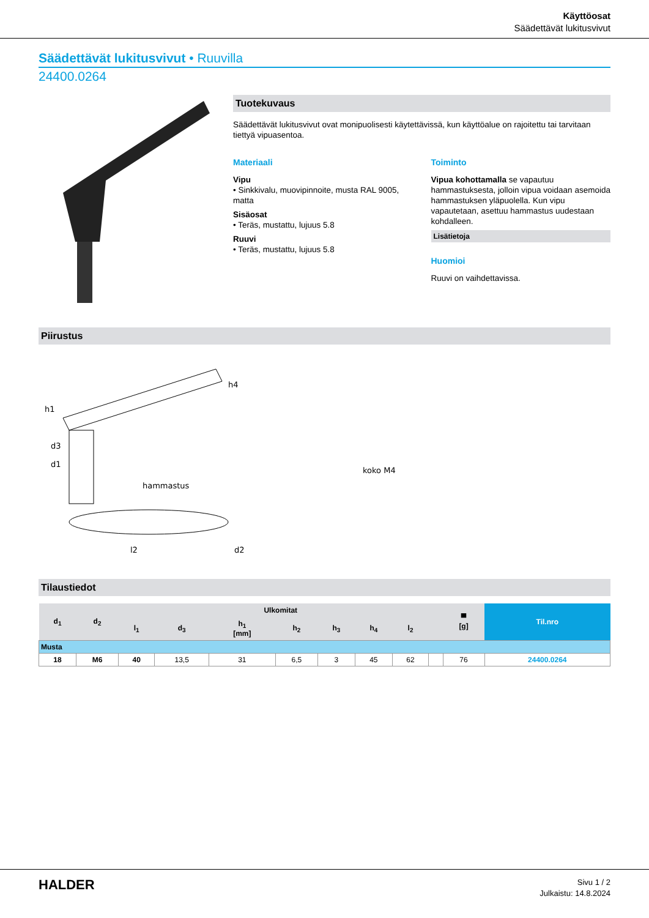Käyttöosat
Säädettävät lukitusvivut
Säädettävät lukitusvivut • Ruuvilla
24400.0264
Tuotekuvaus
Säädettävät lukitusvivut ovat monipuolisesti käytettävissä, kun käyttöalue on rajoitettu tai tarvitaan tiettyä vipuasentoa.
Materiaali
Vipu
• Sinkkivalu, muovipinnoite, musta RAL 9005, matta
Sisäosat
• Teräs, mustattu, lujuus 5.8
Ruuvi
• Teräs, mustattu, lujuus 5.8
Toiminto
Vipua kohottamalla se vapautuu hammastuksesta, jolloin vipua voidaan asemoida hammastuksen yläpuolella. Kun vipu vapautetaan, asettuu hammastus uudestaan kohdalleen.
Lisätietoja
Huomioi
Ruuvi on vaihdettavissa.
Piirustus
hammastus
koko M4
h1
h4
d3
d1
l2
d2
Tilaustiedot
| d<sub>1</sub> | d<sub>2</sub> | Ulkomitat | | | | | | | | ▀ [g] | Til.nro |
| --- | --- | --- | --- | --- | --- | --- | --- | --- | --- | --- | --- |
| | | l<sub>1</sub> | d<sub>3</sub> | h<sub>1</sub> [mm] | h<sub>2</sub> | h<sub>3</sub> | h<sub>4</sub> | l<sub>2</sub> | | | |
| Musta | | | | | | | | | | | |
| 18 | M6 | 40 | 13,5 | 31 | 6,5 | 3 | 45 | 62 | | 76 | 24400.0264 |
HALDER
Sivu 1 / 2
Julkaistu: 14.8.2024